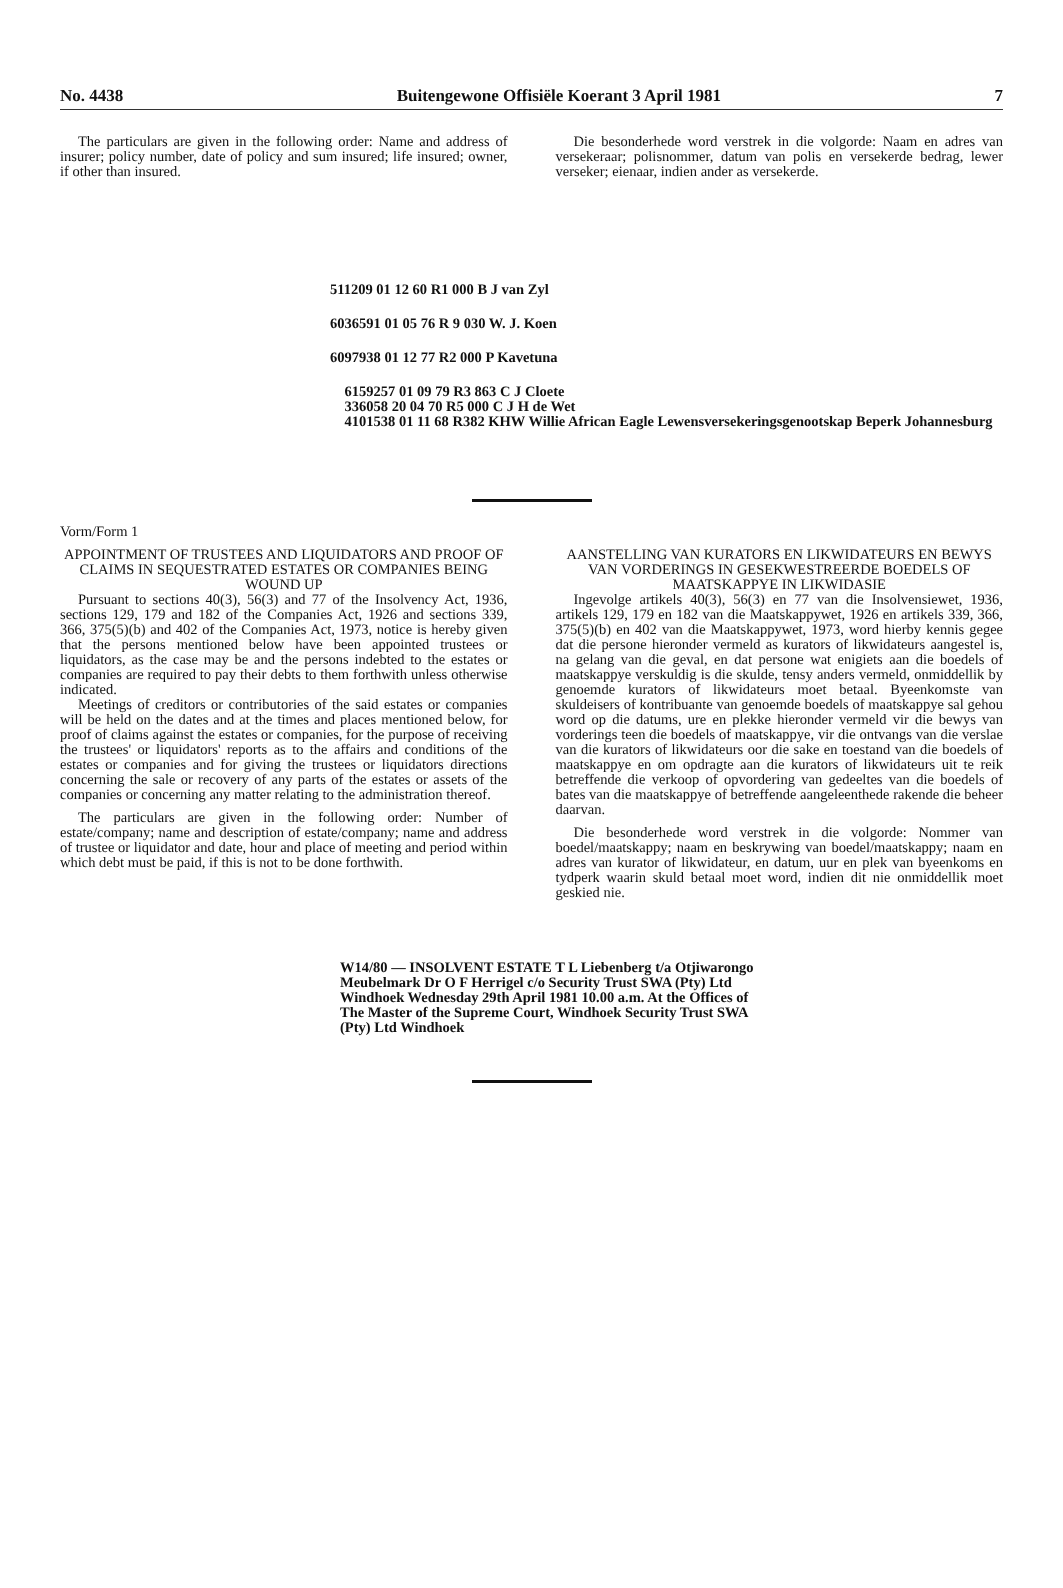No. 4438 Buitengewone Offisiële Koerant 3 April 1981 7
The particulars are given in the following order: Name and address of insurer; policy number, date of policy and sum insured; life insured; owner, if other than insured.
Die besonderhede word verstrek in die volgorde: Naam en adres van versekeraar; polisnommer, datum van polis en versekerde bedrag, lewer verseker; eienaar, indien ander as versekerde.
511209 01 12 60 R1 000 B J van Zyl
6036591 01 05 76 R 9 030 W. J. Koen
6097938 01 12 77 R2 000 P Kavetuna
6159257 01 09 79 R3 863 C J Cloete
336058 20 04 70 R5 000 C J H de Wet
4101538 01 11 68 R382 KHW Willie African Eagle Lewensversekeringsgenootskap Beperk Johannesburg
Vorm/Form 1
APPOINTMENT OF TRUSTEES AND LIQUIDATORS AND PROOF OF CLAIMS IN SEQUESTRATED ESTATES OR COMPANIES BEING WOUND UP
Pursuant to sections 40(3), 56(3) and 77 of the Insolvency Act, 1936, sections 129, 179 and 182 of the Companies Act, 1926 and sections 339, 366, 375(5)(b) and 402 of the Companies Act, 1973, notice is hereby given that the persons mentioned below have been appointed trustees or liquidators, as the case may be and the persons indebted to the estates or companies are required to pay their debts to them forthwith unless otherwise indicated.
Meetings of creditors or contributories of the said estates or companies will be held on the dates and at the times and places mentioned below, for proof of claims against the estates or companies, for the purpose of receiving the trustees' or liquidators' reports as to the affairs and conditions of the estates or companies and for giving the trustees or liquidators directions concerning the sale or recovery of any parts of the estates or assets of the companies or concerning any matter relating to the administration thereof.
The particulars are given in the following order: Number of estate/company; name and description of estate/company; name and address of trustee or liquidator and date, hour and place of meeting and period within which debt must be paid, if this is not to be done forthwith.
AANSTELLING VAN KURATORS EN LIKWIDATEURS EN BEWYS VAN VORDERINGS IN GESEKWESTREERDE BOEDELS OF MAATSKAPPYE IN LIKWIDASIE
Ingevolge artikels 40(3), 56(3) en 77 van die Insolvensiewet, 1936, artikels 129, 179 en 182 van die Maatskappywet, 1926 en artikels 339, 366, 375(5)(b) en 402 van die Maatskappywet, 1973, word hierby kennis gegee dat die persone hieronder vermeld as kurators of likwidateurs aangestel is, na gelang van die geval, en dat persone wat enigiets aan die boedels of maatskappye verskuldig is die skulde, tensy anders vermeld, onmiddellik by genoemde kurators of likwidateurs moet betaal. Byeenkomste van skuldeisers of kontribuante van genoemde boedels of maatskappye sal gehou word op die datums, ure en plekke hieronder vermeld vir die bewys van vorderings teen die boedels of maatskappye, vir die ontvangs van die verslae van die kurators of likwidateurs oor die sake en toestand van die boedels of maatskappye en om opdragte aan die kurators of likwidateurs uit te reik betreffende die verkoop of opvordering van gedeeltes van die boedels of bates van die maatskappye of betreffende aangeleenthede rakende die beheer daarvan.
Die besonderhede word verstrek in die volgorde: Nommer van boedel/maatskappy; naam en beskrywing van boedel/maatskappy; naam en adres van kurator of likwidateur, en datum, uur en plek van byeenkoms en tydperk waarin skuld betaal moet word, indien dit nie onmiddellik moet geskied nie.
W14/80 — INSOLVENT ESTATE T L Liebenberg t/a Otjiwarongo Meubelmark Dr O F Herrigel c/o Security Trust SWA (Pty) Ltd Windhoek Wednesday 29th April 1981 10.00 a.m. At the Offices of The Master of the Supreme Court, Windhoek Security Trust SWA (Pty) Ltd Windhoek